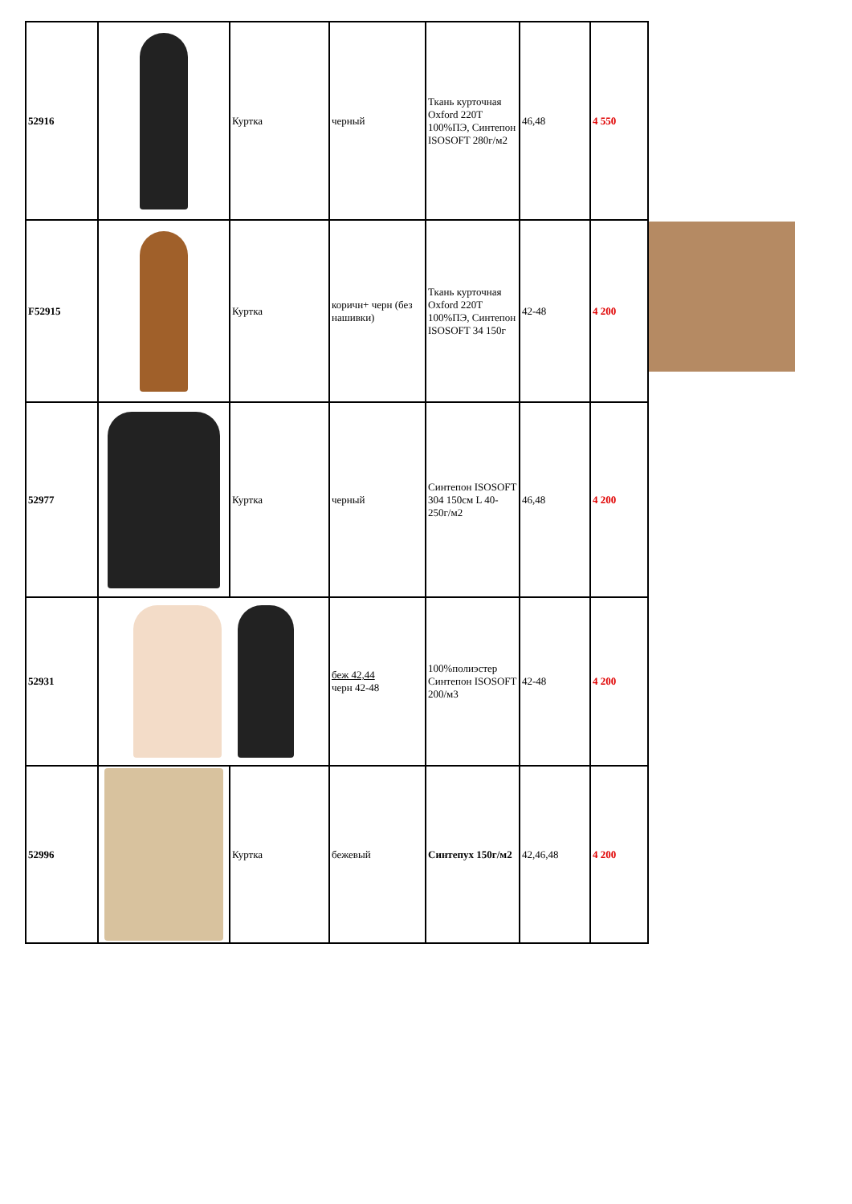| 52916 | | Куртка | черный | Ткань курточная Oxford 220T 100%ПЭ, Синтепон ISOSOFT 280г/м2 | 46,48 | 4 550 |
| F52915 | | Куртка | коричн+ черн (без нашивки) | Ткань курточная Oxford 220T 100%ПЭ, Синтепон ISOSOFT 34 150г | 42-48 | 4 200 |
| 52977 | | Куртка | черный | Синтепон ISOSOFT 304 150см L 40-250г/м2 | 46,48 | 4 200 |
| 52931 | | | беж 42,44 черн 42-48 | 100%полиэстер Синтепон ISOSOFT 200/м3 | 42-48 | 4 200 |
| 52996 | | Куртка | бежевый | Синтепух 150г/м2 | 42,46,48 | 4 200 |